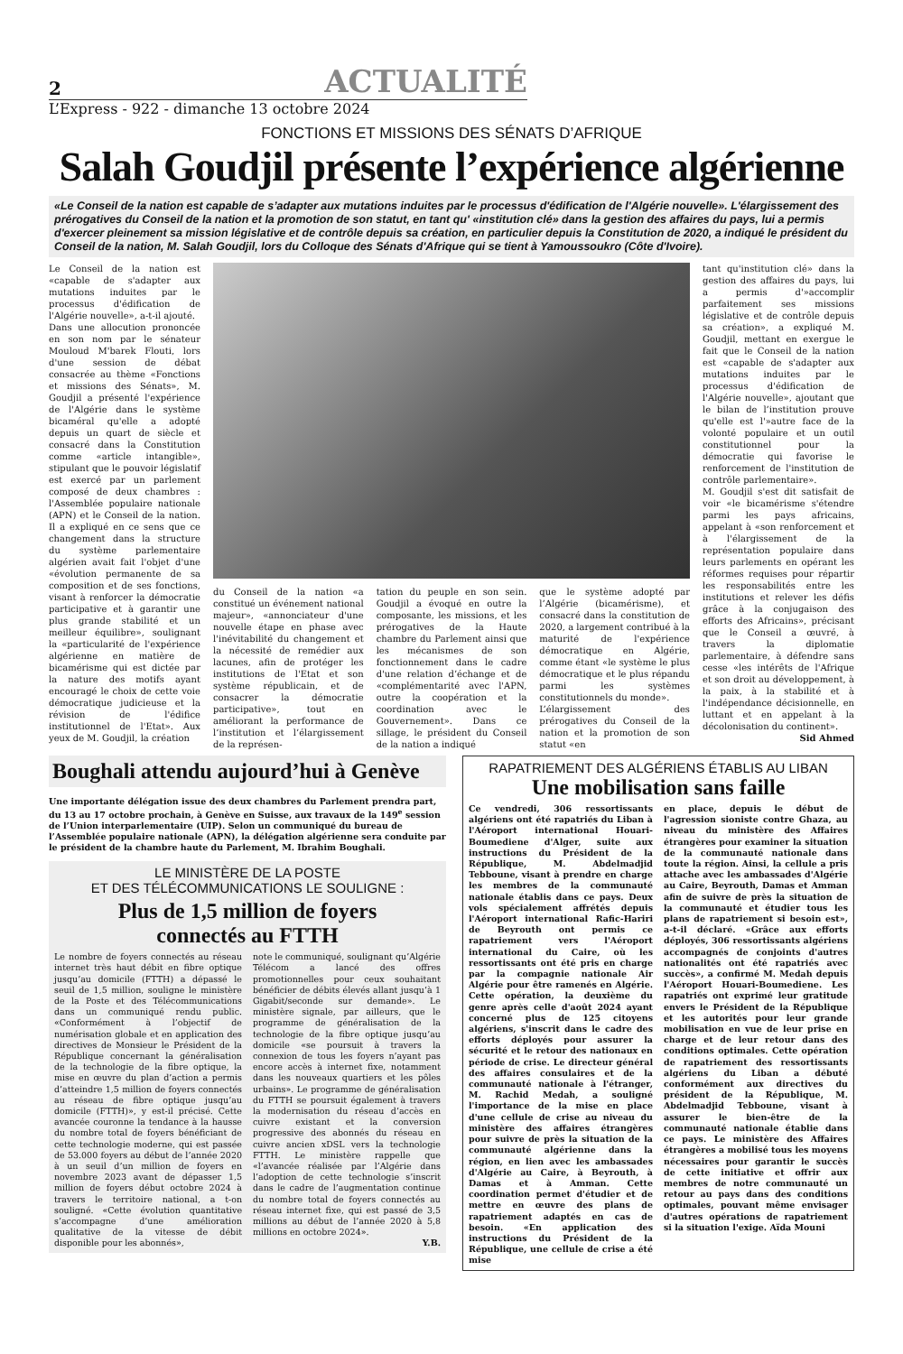2 ACTUALITÉ
L’Express - 922 - dimanche 13 octobre 2024
FONCTIONS ET MISSIONS DES SÉNATS D’AFRIQUE
Salah Goudjil présente l’expérience algérienne
«Le Conseil de la nation est capable de s’adapter aux mutations induites par le processus d'édification de l'Algérie nouvelle». L'élargissement des prérogatives du Conseil de la nation et la promotion de son statut, en tant qu' «institution clé» dans la gestion des affaires du pays, lui a permis d'exercer pleinement sa mission législative et de contrôle depuis sa création, en particulier depuis la Constitution de 2020, a indiqué le président du Conseil de la nation, M. Salah Goudjil, lors du Colloque des Sénats d'Afrique qui se tient à Yamoussoukro (Côte d'Ivoire).
Le Conseil de la nation est «capable de s'adapter aux mutations induites par le processus d'édification de l'Algérie nouvelle», a-t-il ajouté.
Dans une allocution prononcée en son nom par le sénateur Mouloud M'barek Flouti, lors d'une session de débat consacrée au thème «Fonctions et missions des Sénats», M. Goudjil a présenté l'expérience de l'Algérie dans le système bicaméral qu'elle a adopté depuis un quart de siècle et consacré dans la Constitution comme «article intangible», stipulant que le pouvoir législatif est exercé par un parlement composé de deux chambres : l'Assemblée populaire nationale (APN) et le Conseil de la nation. Il a expliqué en ce sens que ce changement dans la structure du système parlementaire algérien avait fait l'objet d'une «évolution permanente de sa composition et de ses fonctions, visant à renforcer la démocratie participative et à garantir une plus grande stabilité et un meilleur équilibre», soulignant la «particularité de l'expérience algérienne en matière de bicamérisme qui est dictée par la nature des motifs ayant encouragé le choix de cette voie démocratique judicieuse et la révision de l'édifice institutionnel de l'Etat». Aux yeux de M. Goudjil, la création
du Conseil de la nation «a constitué un événement national majeur», «annonciateur d'une nouvelle étape en phase avec l'inévitabilité du changement et la nécessité de remédier aux lacunes, afin de protéger les institutions de l'Etat et son système républicain, et de consacrer la démocratie participative», tout en améliorant la performance de l’institution et l’élargissement de la représen-
tation du peuple en son sein. Goudjil a évoqué en outre la composante, les missions, et les prérogatives de la Haute chambre du Parlement ainsi que les mécanismes de son fonctionnement dans le cadre d'une relation d’échange et de «complémentarité avec l'APN, outre la coopération et la coordination avec le Gouvernement». Dans ce sillage, le président du Conseil de la nation a indiqué
que le système adopté par l’Algérie (bicamérisme), et consacré dans la constitution de 2020, a largement contribué à la maturité de l'expérience démocratique en Algérie, comme étant «le système le plus démocratique et le plus répandu parmi les systèmes constitutionnels du monde».
L’élargissement des prérogatives du Conseil de la nation et la promotion de son statut «en
tant qu'institution clé» dans la gestion des affaires du pays, lui a permis d'»accomplir parfaitement ses missions législative et de contrôle depuis sa création», a expliqué M. Goudjil, mettant en exergue le fait que le Conseil de la nation est «capable de s'adapter aux mutations induites par le processus d'édification de l'Algérie nouvelle», ajoutant que le bilan de l’institution prouve qu'elle est l'»autre face de la volonté populaire et un outil constitutionnel pour la démocratie qui favorise le renforcement de l'institution de contrôle parlementaire».
M. Goudjil s'est dit satisfait de voir «le bicamérisme s'étendre parmi les pays africains, appelant à «son renforcement et à l'élargissement de la représentation populaire dans leurs parlements en opérant les réformes requises pour répartir les responsabilités entre les institutions et relever les défis grâce à la conjugaison des efforts des Africains», précisant que le Conseil a œuvré, à travers la diplomatie parlementaire, à défendre sans cesse «les intérêts de l'Afrique et son droit au développement, à la paix, à la stabilité et à l'indépendance décisionnelle, en luttant et en appelant à la décolonisation du continent».
Sid Ahmed
Boughali attendu aujourd’hui à Genève
Une importante délégation issue des deux chambres du Parlement prendra part, du 13 au 17 octobre prochain, à Genève en Suisse, aux travaux de la 149<sup>e</sup> session de l’Union interparlementaire (UIP). Selon un communiqué du bureau de l’Assemblée populaire nationale (APN), la délégation algérienne sera conduite par le président de la chambre haute du Parlement, M. Ibrahim Boughali.
LE MINISTÈRE DE LA POSTE
ET DES TÉLÉCOMMUNICATIONS LE SOULIGNE :
Plus de 1,5 million de foyers
connectés au FTTH
Le nombre de foyers connectés au réseau internet très haut débit en fibre optique jusqu’au domicile (FTTH) a dépassé le seuil de 1,5 million, souligne le ministère de la Poste et des Télécommunications dans un communiqué rendu public. «Conformément à l’objectif de numérisation globale et en application des directives de Monsieur le Président de la République concernant la généralisation de la technologie de la fibre optique, la mise en œuvre du plan d’action a permis d’atteindre 1,5 million de foyers connectés au réseau de fibre optique jusqu’au domicile (FTTH)», y est-il précisé. Cette avancée couronne la tendance à la hausse du nombre total de foyers bénéficiant de cette technologie moderne, qui est passée de 53.000 foyers au début de l’année 2020 à un seuil d’un million de foyers en novembre 2023 avant de dépasser 1,5 million de foyers début octobre 2024 à travers le territoire national, a t-on souligné. «Cette évolution quantitative s’accompagne d’une amélioration qualitative de la vitesse de débit disponible pour les abonnés»,
note le communiqué, soulignant qu’Algérie Télécom a lancé des offres promotionnelles pour ceux souhaitant bénéficier de débits élevés allant jusqu’à 1 Gigabit/seconde sur demande». Le ministère signale, par ailleurs, que le programme de généralisation de la technologie de la fibre optique jusqu’au domicile «se poursuit à travers la connexion de tous les foyers n’ayant pas encore accès à internet fixe, notamment dans les nouveaux quartiers et les pôles urbains». Le programme de généralisation du FTTH se poursuit également à travers la modernisation du réseau d’accès en cuivre existant et la conversion progressive des abonnés du réseau en cuivre ancien xDSL vers la technologie FTTH. Le ministère rappelle que «l’avancée réalisée par l’Algérie dans l’adoption de cette technologie s’inscrit dans le cadre de l’augmentation continue du nombre total de foyers connectés au réseau internet fixe, qui est passé de 3,5 millions au début de l’année 2020 à 5,8 millions en octobre 2024».
Y.B.
RAPATRIEMENT DES ALGÉRIENS ÉTABLIS AU LIBAN
Une mobilisation sans faille
Ce vendredi, 306 ressortissants algériens ont été rapatriés du Liban à l'Aéroport international Houari-Boumediene d'Alger, suite aux instructions du Président de la République, M. Abdelmadjid Tebboune, visant à prendre en charge les membres de la communauté nationale établis dans ce pays. Deux vols spécialement affrétés depuis l'Aéroport international Rafic-Hariri de Beyrouth ont permis ce rapatriement vers l'Aéroport international du Caire, où les ressortissants ont été pris en charge par la compagnie nationale Air Algérie pour être ramenés en Algérie. Cette opération, la deuxième du genre après celle d'août 2024 ayant concerné plus de 125 citoyens algériens, s'inscrit dans le cadre des efforts déployés pour assurer la sécurité et le retour des nationaux en période de crise. Le directeur général des affaires consulaires et de la communauté nationale à l'étranger, M. Rachid Medah, a souligné l'importance de la mise en place d'une cellule de crise au niveau du ministère des affaires étrangères pour suivre de près la situation de la communauté algérienne dans la région, en lien avec les ambassades d'Algérie au Caire, à Beyrouth, à Damas et à Amman. Cette coordination permet d'étudier et de mettre en œuvre des plans de rapatriement adaptés en cas de besoin. «En application des instructions du Président de la République, une cellule de crise a été mise
en place, depuis le début de l'agression sioniste contre Ghaza, au niveau du ministère des Affaires étrangères pour examiner la situation de la communauté nationale dans toute la région. Ainsi, la cellule a pris attache avec les ambassades d'Algérie au Caire, Beyrouth, Damas et Amman afin de suivre de près la situation de la communauté et étudier tous les plans de rapatriement si besoin est», a-t-il déclaré. «Grâce aux efforts déployés, 306 ressortissants algériens accompagnés de conjoints d'autres nationalités ont été rapatriés avec succès», a confirmé M. Medah depuis l'Aéroport Houari-Boumediene. Les rapatriés ont exprimé leur gratitude envers le Président de la République et les autorités pour leur grande mobilisation en vue de leur prise en charge et de leur retour dans des conditions optimales. Cette opération de rapatriement des ressortissants algériens du Liban a débuté conformément aux directives du président de la République, M. Abdelmadjid Tebboune, visant à assurer le bien-être de la communauté nationale établie dans ce pays. Le ministère des Affaires étrangères a mobilisé tous les moyens nécessaires pour garantir le succès de cette initiative et offrir aux membres de notre communauté un retour au pays dans des conditions optimales, pouvant même envisager d'autres opérations de rapatriement si la situation l'exige. Aïda Mouni